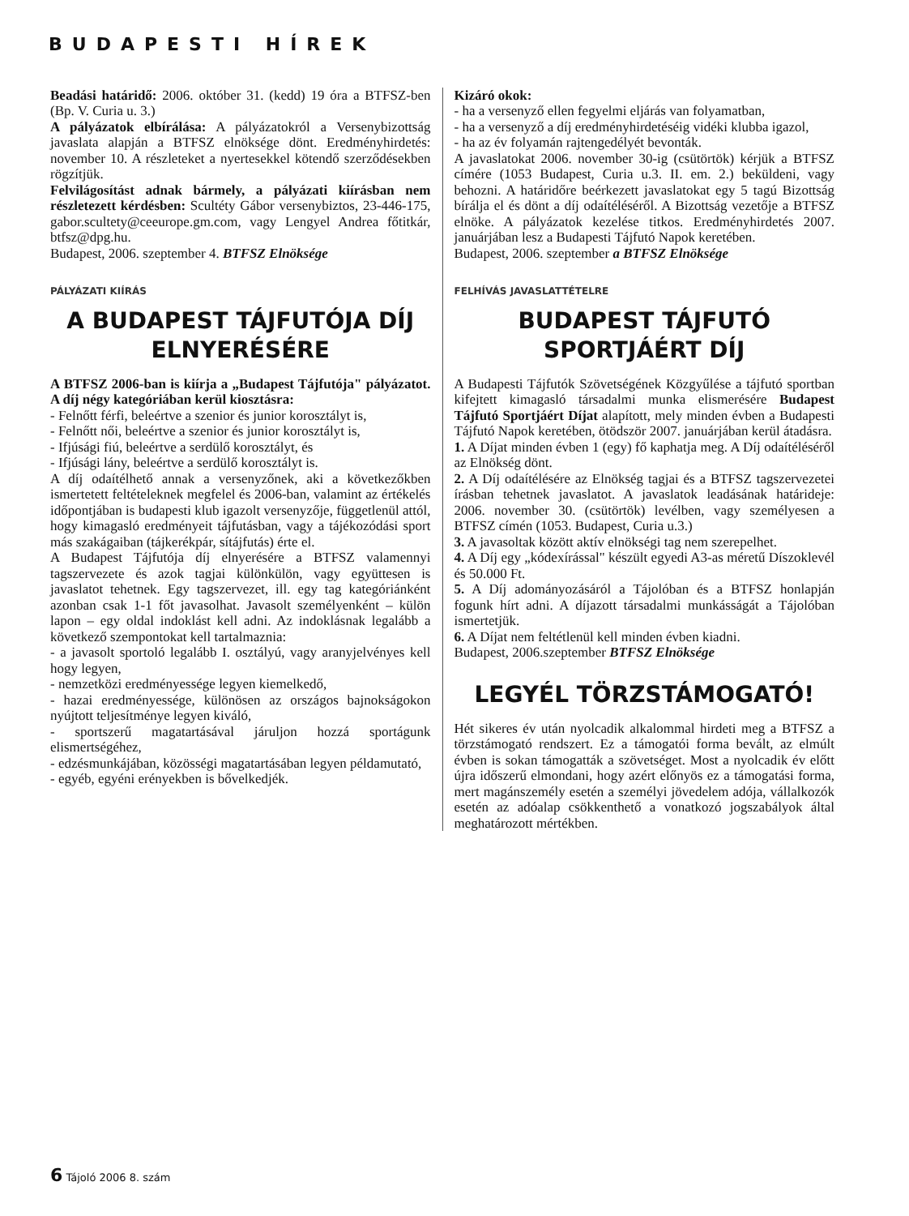BUDAPESTI HÍREK
Beadási határidő: 2006. október 31. (kedd) 19 óra a BTFSZ-ben (Bp. V. Curia u. 3.)
A pályázatok elbírálása: A pályázatokról a Versenybizottság javaslata alapján a BTFSZ elnöksége dönt. Eredményhirdetés: november 10. A részleteket a nyertesekkel kötendő szerződésekben rögzítjük.
Felvilágosítást adnak bármely, a pályázati kiírásban nem részletezett kérdésben: Scultéty Gábor versenybiztos, 23-446-175, gabor.scultety@ceeurope.gm.com, vagy Lengyel Andrea főtitkár, btfsz@dpg.hu.
Budapest, 2006. szeptember 4. BTFSZ Elnöksége
PÁLYÁZATI KIÍRÁS
A BUDAPEST TÁJFUTÓJA DÍJ ELNYERÉSÉRE
A BTFSZ 2006-ban is kiírja a „Budapest Tájfutója" pályázatot. A díj négy kategóriában kerül kiosztásra:
- Felnőtt férfi, beleértve a szenior és junior korosztályt is,
- Felnőtt női, beleértve a szenior és junior korosztályt is,
- Ifjúsági fiú, beleértve a serdülő korosztályt, és
- Ifjúsági lány, beleértve a serdülő korosztályt is.
A díj odaítélhető annak a versenyzőnek, aki a következőkben ismertetett feltételeknek megfelel és 2006-ban, valamint az értékelés időpontjában is budapesti klub igazolt versenyzője, függetlenül attól, hogy kimagasló eredményeit tájfutásban, vagy a tájékozódási sport más szakágaiban (tájkerékpár, sítájfutás) érte el.
A Budapest Tájfutója díj elnyerésére a BTFSZ valamennyi tagszervezete és azok tagjai különkülön, vagy együttesen is javaslatot tehetnek. Egy tagszervezet, ill. egy tag kategóriánként azonban csak 1-1 főt javasolhat. Javasolt személyenként – külön lapon – egy oldal indoklást kell adni. Az indoklásnak legalább a következő szempontokat kell tartalmaznia:
- a javasolt sportoló legalább I. osztályú, vagy aranyjelvényes kell hogy legyen,
- nemzetközi eredményessége legyen kiemelkedő,
- hazai eredményessége, különösen az országos bajnokságokon nyújtott teljesítménye legyen kiváló,
- sportszerű magatartásával járuljon hozzá sportágunk elismertségéhez,
- edzésmunkájában, közösségi magatartásában legyen példamutató,
- egyéb, egyéni erényekben is bővelkedjék.
Kizáró okok:
- ha a versenyző ellen fegyelmi eljárás van folyamatban,
- ha a versenyző a díj eredményhirdetéséig vidéki klubba igazol,
- ha az év folyamán rajtengedélyét bevonták.
A javaslatokat 2006. november 30-ig (csütörtök) kérjük a BTFSZ címére (1053 Budapest, Curia u.3. II. em. 2.) beküldeni, vagy behozni. A határidőre beérkezett javaslatokat egy 5 tagú Bizottság bírálja el és dönt a díj odaítéléséről. A Bizottság vezetője a BTFSZ elnöke. A pályázatok kezelése titkos. Eredményhirdetés 2007. januárjában lesz a Budapesti Tájfutó Napok keretében.
Budapest, 2006. szeptember a BTFSZ Elnöksége
FELHÍVÁS JAVASLATTÉTELRE
BUDAPEST TÁJFUTÓ SPORTJÁÉRT DÍJ
A Budapesti Tájfutók Szövetségének Közgyűlése a tájfutó sportban kifejtett kimagasló társadalmi munka elismerésére Budapest Tájfutó Sportjáért Díjat alapított, mely minden évben a Budapesti Tájfutó Napok keretében, ötödször 2007. januárjában kerül átadásra.
1. A Díjat minden évben 1 (egy) fő kaphatja meg. A Díj odaítéléséről az Elnökség dönt.
2. A Díj odaítélésére az Elnökség tagjai és a BTFSZ tagszervezetei írásban tehetnek javaslatot. A javaslatok leadásának határideje: 2006. november 30. (csütörtök) levélben, vagy személyesen a BTFSZ címén (1053. Budapest, Curia u.3.)
3. A javasoltak között aktív elnökségi tag nem szerepelhet.
4. A Díj egy „kódexírással" készült egyedi A3-as méretű Díszoklevél és 50.000 Ft.
5. A Díj adományozásáról a Tájolóban és a BTFSZ honlapján fogunk hírt adni. A díjazott társadalmi munkásságát a Tájolóban ismertetjük.
6. A Díjat nem feltétlenül kell minden évben kiadni.
Budapest, 2006.szeptember BTFSZ Elnöksége
LEGYÉL TÖRZSTÁMOGATÓ!
Hét sikeres év után nyolcadik alkalommal hirdeti meg a BTFSZ a törzstámogató rendszert. Ez a támogatói forma bevált, az elmúlt évben is sokan támogatták a szövetséget. Most a nyolcadik év előtt újra időszerű elmondani, hogy azért előnyös ez a támogatási forma, mert magánszemély esetén a személyi jövedelem adója, vállalkozók esetén az adóalap csökkenthető a vonatkozó jogszabályok által meghatározott mértékben.
6 Tájoló 2006 8. szám